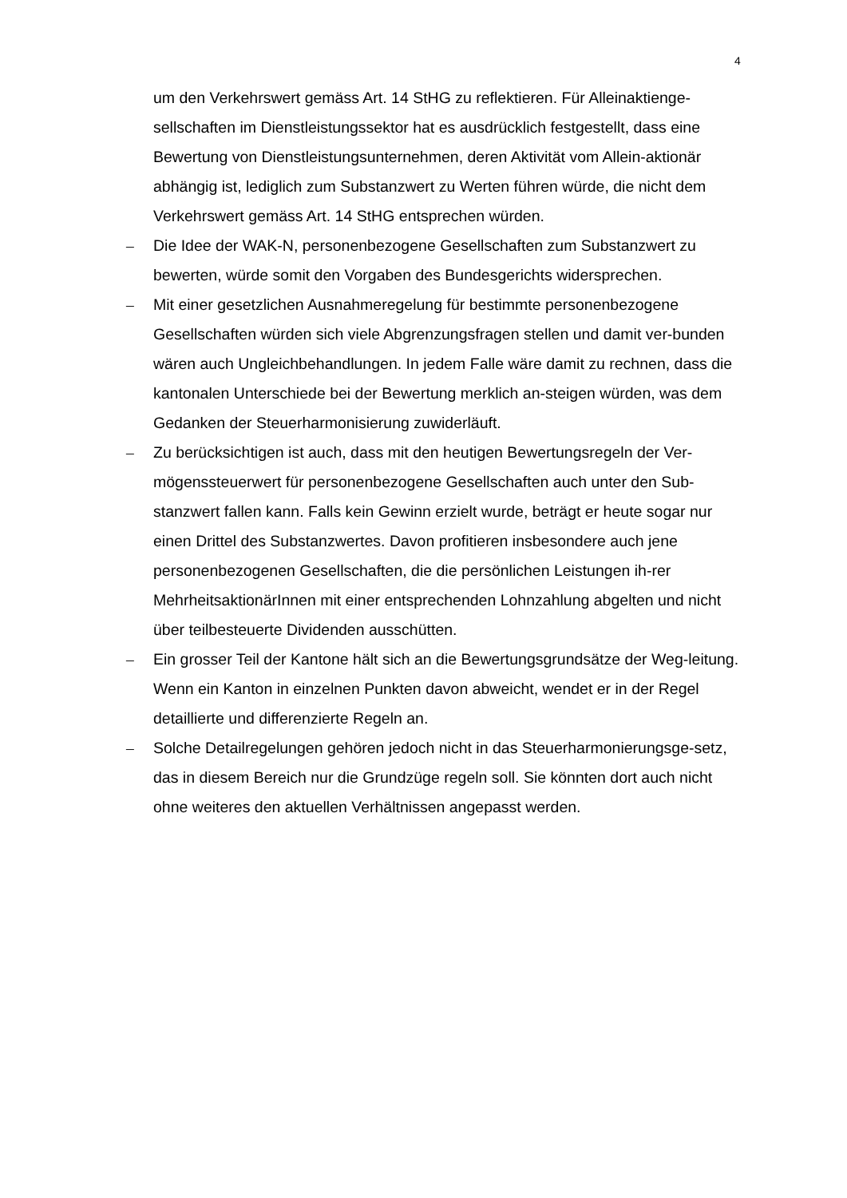4
um den Verkehrswert gemäss Art. 14 StHG zu reflektieren. Für Alleinaktienge-sellschaften im Dienstleistungssektor hat es ausdrücklich festgestellt, dass eine Bewertung von Dienstleistungsunternehmen, deren Aktivität vom Allein-aktionär abhängig ist, lediglich zum Substanzwert zu Werten führen würde, die nicht dem Verkehrswert gemäss Art. 14 StHG entsprechen würden.
– Die Idee der WAK-N, personenbezogene Gesellschaften zum Substanzwert zu bewerten, würde somit den Vorgaben des Bundesgerichts widersprechen.
– Mit einer gesetzlichen Ausnahmeregelung für bestimmte personenbezogene Gesellschaften würden sich viele Abgrenzungsfragen stellen und damit ver-bunden wären auch Ungleichbehandlungen. In jedem Falle wäre damit zu rechnen, dass die kantonalen Unterschiede bei der Bewertung merklich an-steigen würden, was dem Gedanken der Steuerharmonisierung zuwiderläuft.
– Zu berücksichtigen ist auch, dass mit den heutigen Bewertungsregeln der Ver-mögenssteuerwert für personenbezogene Gesellschaften auch unter den Sub-stanzwert fallen kann. Falls kein Gewinn erzielt wurde, beträgt er heute sogar nur einen Drittel des Substanzwertes. Davon profitieren insbesondere auch jene personenbezogenen Gesellschaften, die die persönlichen Leistungen ih-rer MehrheitsaktionärInnen mit einer entsprechenden Lohnzahlung abgelten und nicht über teilbesteuerte Dividenden ausschütten.
– Ein grosser Teil der Kantone hält sich an die Bewertungsgrundsätze der Weg-leitung. Wenn ein Kanton in einzelnen Punkten davon abweicht, wendet er in der Regel detaillierte und differenzierte Regeln an.
– Solche Detailregelungen gehören jedoch nicht in das Steuerharmonierungsge-setz, das in diesem Bereich nur die Grundzüge regeln soll. Sie könnten dort auch nicht ohne weiteres den aktuellen Verhältnissen angepasst werden.